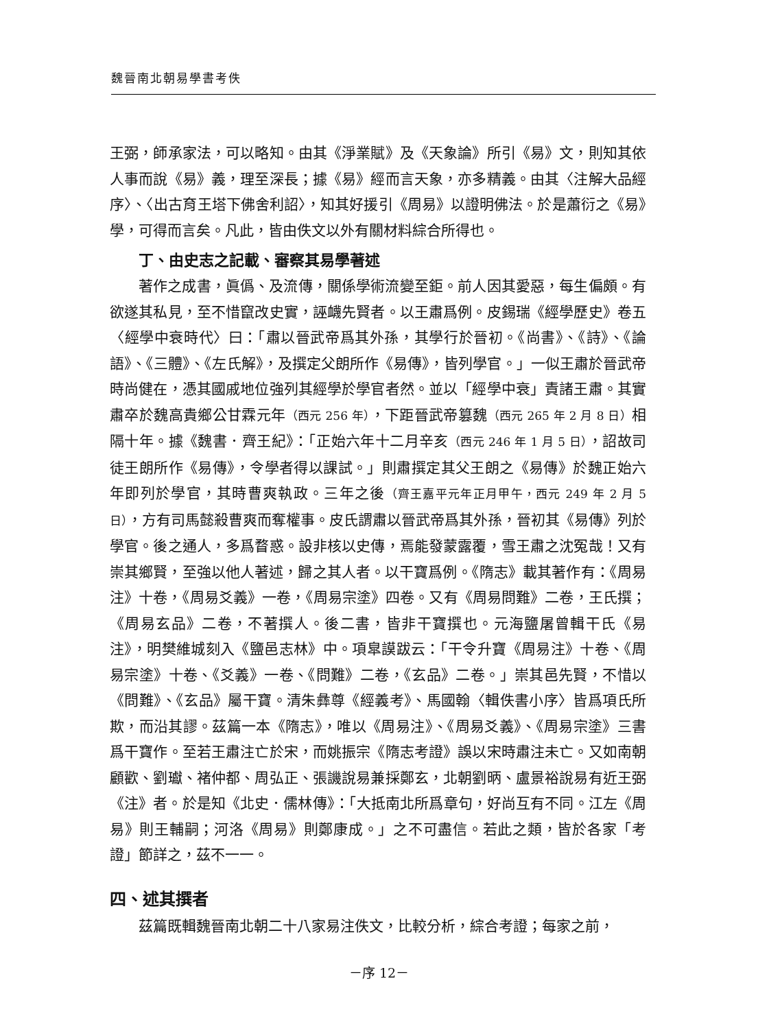魏晉南北朝易學書考佚
王弼，師承家法，可以略知。由其《淨業賦》及《天象論》所引《易》文，則知其依人事而說《易》義，理至深長；據《易》經而言天象，亦多精義。由其〈注解大品經序〉、〈出古育王塔下佛舍利詔〉，知其好援引《周易》以證明佛法。於是蕭衍之《易》學，可得而言矣。凡此，皆由佚文以外有關材料綜合所得也。
丁、由史志之記載、審察其易學著述
著作之成書，眞僞、及流傳，關係學術流變至鉅。前人因其愛惡，每生偏頗。有欲遂其私見，至不惜竄改史實，誣衊先賢者。以王肅爲例。皮錫瑞《經學歷史》卷五〈經學中衰時代〉曰：「肅以晉武帝爲其外孫，其學行於晉初。《尚書》、《詩》、《論語》、《三體》、《左氏解》，及撰定父朗所作《易傳》，皆列學官。」一似王肅於晉武帝時尚健在，憑其國戚地位強列其經學於學官者然。並以「經學中衰」責諸王肅。其實肅卒於魏高貴鄉公甘霖元年（西元 256 年），下距晉武帝篡魏（西元 265 年 2 月 8 日）相隔十年。據《魏書．齊王紀》：「正始六年十二月辛亥（西元 246 年 1 月 5 日），詔故司徒王朗所作《易傳》，令學者得以課試。」則肅撰定其父王朗之《易傳》於魏正始六年即列於學官，其時曹爽執政。三年之後（齊王嘉平元年正月甲午，西元 249 年 2 月 5 日），方有司馬懿殺曹爽而奪權事。皮氏謂肅以晉武帝爲其外孫，晉初其《易傳》列於學官。後之通人，多爲瞀惑。設非核以史傳，焉能發蒙露覆，雪王肅之沈冤哉！又有崇其鄉賢，至強以他人著述，歸之其人者。以干寶爲例。《隋志》載其著作有：《周易注》十卷，《周易爻義》一卷，《周易宗塗》四卷。又有《周易問難》二卷，王氏撰；《周易玄品》二卷，不著撰人。後二書，皆非干寶撰也。元海鹽屠曾輯干氏《易注》，明樊維城刻入《鹽邑志林》中。項皐謨跋云：「干令升寶《周易注》十卷、《周易宗塗》十卷、《爻義》一卷、《問難》二卷，《玄品》二卷。」崇其邑先賢，不惜以《問難》、《玄品》屬干寶。清朱彝尊《經義考》、馬國翰〈輯佚書小序〉皆爲項氏所欺，而沿其謬。茲篇一本《隋志》，唯以《周易注》、《周易爻義》、《周易宗塗》三書爲干寶作。至若王肅注亡於宋，而姚振宗《隋志考證》誤以宋時肅注未亡。又如南朝顧歡、劉瓛、褚仲都、周弘正、張譏說易兼採鄭玄，北朝劉昞、盧景裕說易有近王弼《注》者。於是知《北史．儒林傳》：「大抵南北所爲章句，好尚互有不同。江左《周易》則王輔嗣；河洛《周易》則鄭康成。」之不可盡信。若此之類，皆於各家「考證」節詳之，茲不一一。
四、述其撰者
茲篇既輯魏晉南北朝二十八家易注佚文，比較分析，綜合考證；每家之前，
－序 12－